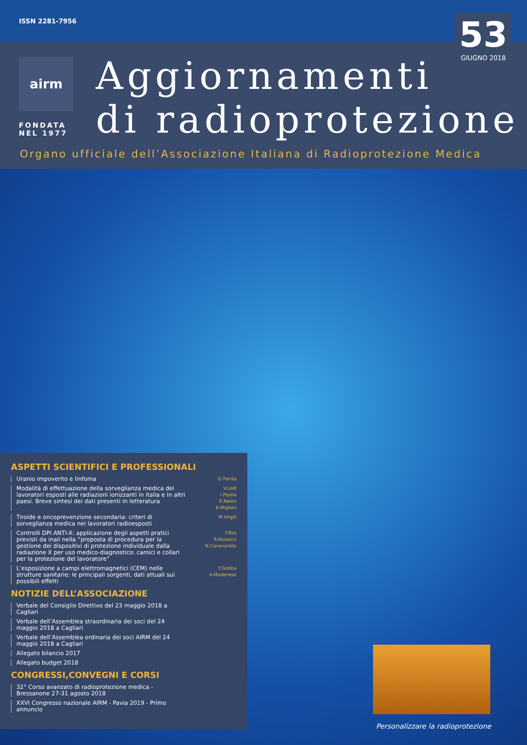ISSN 2281-7956
airm
FONDATA
NEL 1977
Aggiornamenti
di radioprotezione
53
GIUGNO 2018
Organo ufficiale dell’Associazione Italiana di Radioprotezione Medica
ASPETTI SCIENTIFICI E PROFESSIONALI
Uranio impoverito e linfoma
G.Trenta
Modalità di effettuazione della sorveglianza medica dei lavoratori esposti alle radiazioni ionizzanti in italia e in altri paesi. Breve sintesi dei dati presenti in letteratura
V.Lodi
I.Pipola
E.Nalon
B.Migliori
Tiroide e oncoprevenzione secondaria: criteri di sorveglianza medica nei lavoratori radioesposti
M.Virgili
Controlli DPI ANTI-X: applicazione degli aspetti pratici previsti da inail nella “proposta di procedura per la gestione dei dispositivi di protezione individuale dalla radiazione X per uso medico-diagnostico: camici e collari per la protezione del lavoratore”
F.Bisi
R.Rosasco
N.Canevarollo
L’esposizione a campi elettromagnetici (CEM) nelle strutture sanitarie: le principali sorgenti, dati attuali sui possibili effetti
F.Gobba
A.Modenese
NOTIZIE DELL’ASSOCIAZIONE
Verbale del Consiglio Direttivo del 23 maggio 2018 a Cagliari
Verbale dell’Assemblea straordinaria dei soci del 24 maggio 2018 a Cagliari
Verbale dell’Assemblea ordinaria dei soci AIRM del 24 maggio 2018 a Cagliari
Allegato bilancio 2017
Allegato budget 2018
CONGRESSI,CONVEGNI E CORSI
32° Corso avanzato di radioprotezione medica - Bressanone 27-31 agosto 2018
XXVI Congresso nazionale AIRM - Pavia 2019 - Primo annuncio
Personalizzare la radioprotezione